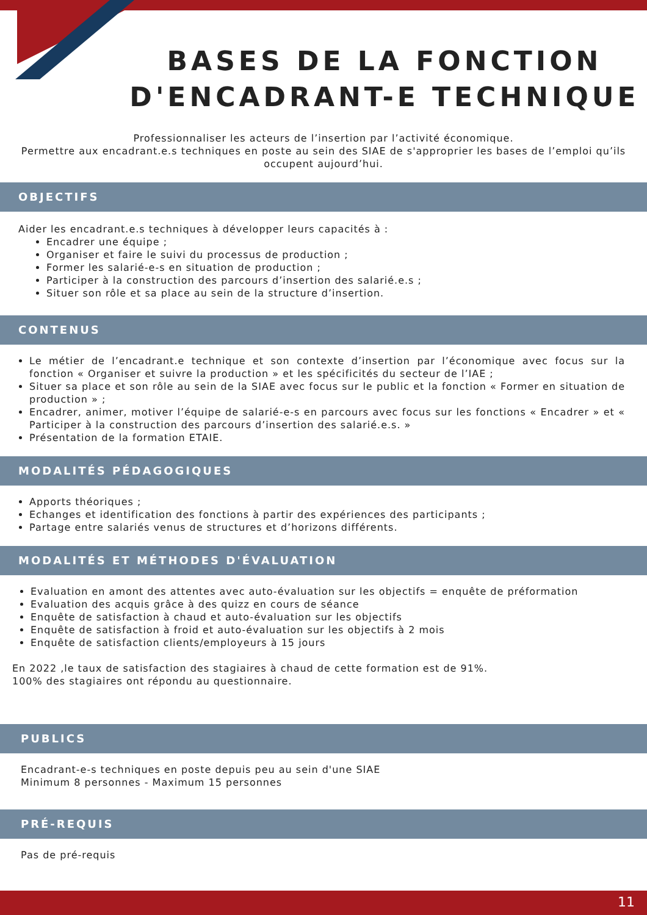BASES DE LA FONCTION D'ENCADRANT-E TECHNIQUE
Professionnaliser les acteurs de l’insertion par l’activité économique.
Permettre aux encadrant.e.s techniques en poste au sein des SIAE de s'approprier les bases de l’emploi qu’ils occupent aujourd’hui.
OBJECTIFS
Aider les encadrant.e.s techniques à développer leurs capacités à :
Encadrer une équipe ;
Organiser et faire le suivi du processus de production ;
Former les salarié-e-s en situation de production ;
Participer à la construction des parcours d’insertion des salarié.e.s ;
Situer son rôle et sa place au sein de la structure d’insertion.
CONTENUS
Le métier de l’encadrant.e technique et son contexte d’insertion par l’économique avec focus sur la fonction « Organiser et suivre la production » et les spécificités du secteur de l’IAE ;
Situer sa place et son rôle au sein de la SIAE avec focus sur le public et la fonction « Former en situation de production » ;
Encadrer, animer, motiver l’équipe de salarié-e-s en parcours avec focus sur les fonctions « Encadrer » et « Participer à la construction des parcours d’insertion des salarié.e.s. »
Présentation de la formation ETAIE.
MODALITÉS PÉDAGOGIQUES
Apports théoriques ;
Echanges et identification des fonctions à partir des expériences des participants ;
Partage entre salariés venus de structures et d’horizons différents.
MODALITÉS ET MÉTHODES D'ÉVALUATION
Evaluation en amont des attentes avec auto-évaluation sur les objectifs = enquête de préformation
Evaluation des acquis grâce à des quizz en cours de séance
Enquête de satisfaction à chaud et auto-évaluation sur les objectifs
Enquête de satisfaction à froid et auto-évaluation sur les objectifs à 2 mois
Enquête de satisfaction clients/employeurs à 15 jours
En 2022 ,le taux de satisfaction des stagiaires à chaud de cette formation est de 91%.
100% des stagiaires ont répondu au questionnaire.
PUBLICS
Encadrant-e-s techniques en poste depuis peu au sein d'une SIAE
Minimum 8 personnes - Maximum 15 personnes
PRÉ-REQUIS
Pas de pré-requis
11